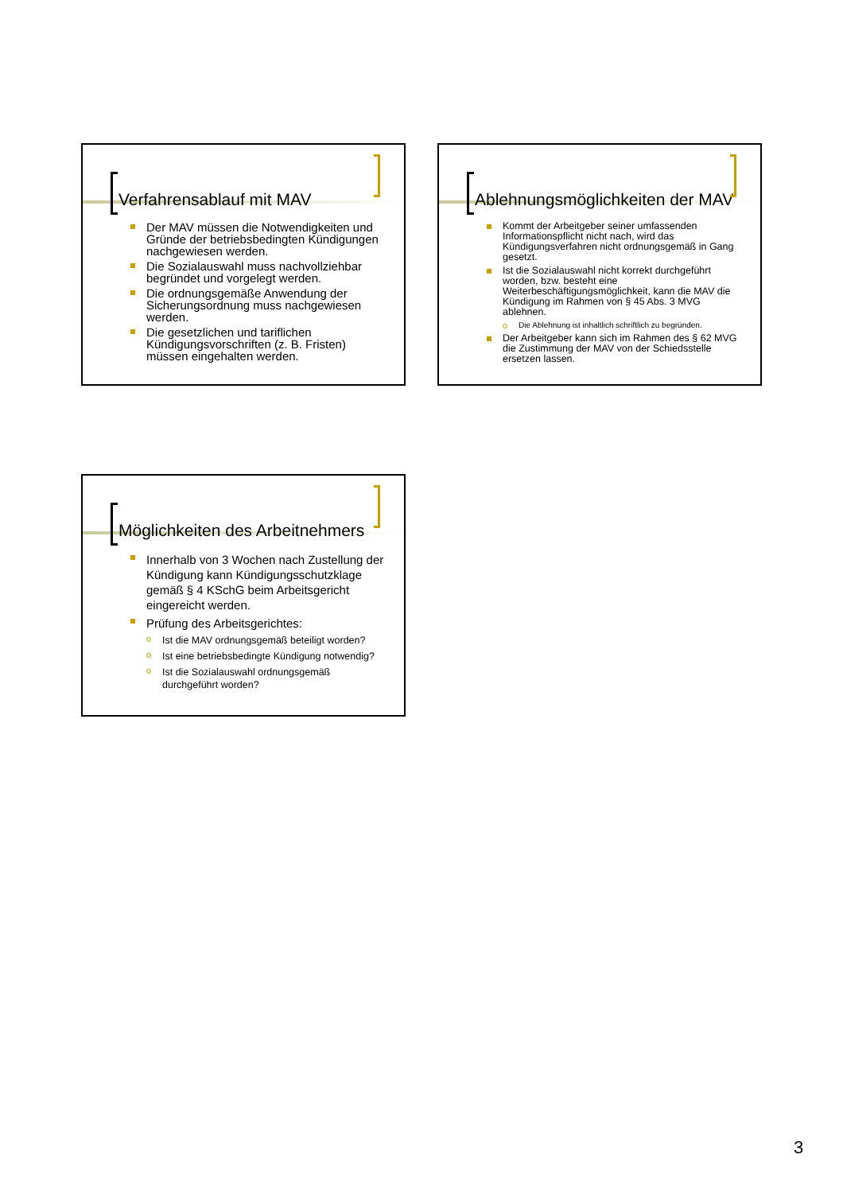Verfahrensablauf mit MAV
Der MAV müssen die Notwendigkeiten und Gründe der betriebsbedingten Kündigungen nachgewiesen werden.
Die Sozialauswahl muss nachvollziehbar begründet und vorgelegt werden.
Die ordnungsgemäße Anwendung der Sicherungsordnung muss nachgewiesen werden.
Die gesetzlichen und tariflichen Kündigungsvorschriften (z. B. Fristen) müssen eingehalten werden.
Ablehnungsmöglichkeiten der MAV
Kommt der Arbeitgeber seiner umfassenden Informationspflicht nicht nach, wird das Kündigungsverfahren nicht ordnungsgemäß in Gang gesetzt.
Ist die Sozialauswahl nicht korrekt durchgeführt worden, bzw. besteht eine Weiterbeschäftigungsmöglichkeit, kann die MAV die Kündigung im Rahmen von § 45 Abs. 3 MVG ablehnen.
Die Ablehnung ist inhaltlich schriftlich zu begründen.
Der Arbeitgeber kann sich im Rahmen des § 62 MVG die Zustimmung der MAV von der Schiedsstelle ersetzen lassen.
Möglichkeiten des Arbeitnehmers
Innerhalb von 3 Wochen nach Zustellung der Kündigung kann Kündigungsschutzklage gemäß § 4 KSchG beim Arbeitsgericht eingereicht werden.
Prüfung des Arbeitsgerichtes:
Ist die MAV ordnungsgemäß beteiligt worden?
Ist eine betriebsbedingte Kündigung notwendig?
Ist die Sozialauswahl ordnungsgemäß durchgeführt worden?
3